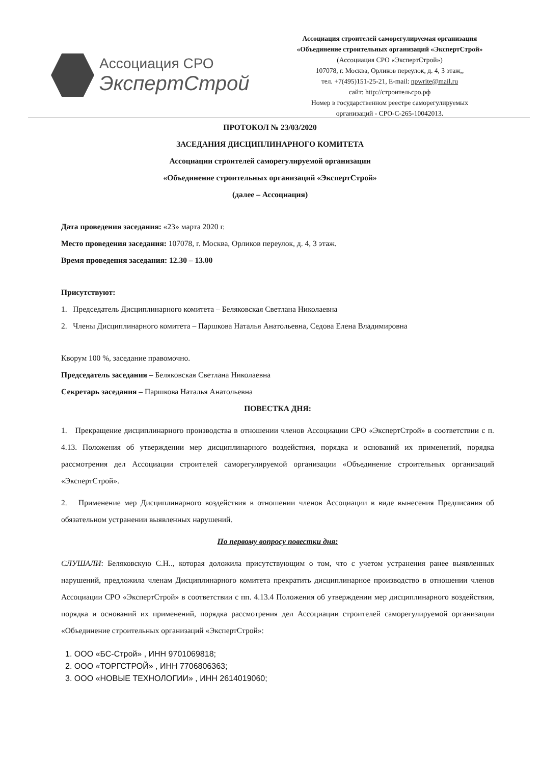Ассоциация СРО
ЭкспертСтрой
Ассоциация строителей саморегулируемая организация
«Объединение строительных организаций «ЭкспертСтрой»
(Ассоциация СРО «ЭкспертСтрой»)
107078, г. Москва, Орликов переулок, д. 4, 3 этаж,,
тел. +7(495)151-25-21, E-mail: npwrite@mail.ru
сайт: http://строительсро.рф
Номер в государственном реестре саморегулируемых
организаций - СРО-С-265-10042013.
ПРОТОКОЛ № 23/03/2020
ЗАСЕДАНИЯ ДИСЦИПЛИНАРНОГО КОМИТЕТА
Ассоциации строителей саморегулируемой организации
«Объединение строительных организаций «ЭкспертСтрой»
(далее – Ассоциация)
Дата проведения заседания: «23» марта 2020 г.
Место проведения заседания: 107078, г. Москва, Орликов переулок, д. 4, 3 этаж.
Время проведения заседания: 12.30 – 13.00
Присутствуют:
1. Председатель Дисциплинарного комитета – Беляковская Светлана Николаевна
2. Члены Дисциплинарного комитета – Паршкова Наталья Анатольевна, Седова Елена Владимировна
Кворум 100 %, заседание правомочно.
Председатель заседания – Беляковская Светлана Николаевна
Секретарь заседания – Паршкова Наталья Анатольевна
ПОВЕСТКА ДНЯ:
1. Прекращение дисциплинарного производства в отношении членов Ассоциации СРО «ЭкспертСтрой» в соответствии с п. 4.13. Положения об утверждении мер дисциплинарного воздействия, порядка и оснований их применений, порядка рассмотрения дел Ассоциации строителей саморегулируемой организации «Объединение строительных организаций «ЭкспертСтрой».
2. Применение мер Дисциплинарного воздействия в отношении членов Ассоциации в виде вынесения Предписания об обязательном устранении выявленных нарушений.
По первому вопросу повестки дня:
СЛУШАЛИ: Беляковскую С.Н.., которая доложила присутствующим о том, что с учетом устранения ранее выявленных нарушений, предложила членам Дисциплинарного комитета прекратить дисциплинарное производство в отношении членов Ассоциации СРО «ЭкспертСтрой» в соответствии с пп. 4.13.4 Положения об утверждении мер дисциплинарного воздействия, порядка и оснований их применений, порядка рассмотрения дел Ассоциации строителей саморегулируемой организации «Объединение строительных организаций «ЭкспертСтрой»:
1. ООО «БС-Строй» , ИНН 9701069818;
2. ООО «ТОРГСТРОЙ» , ИНН 7706806363;
3. ООО «НОВЫЕ ТЕХНОЛОГИИ» , ИНН 2614019060;